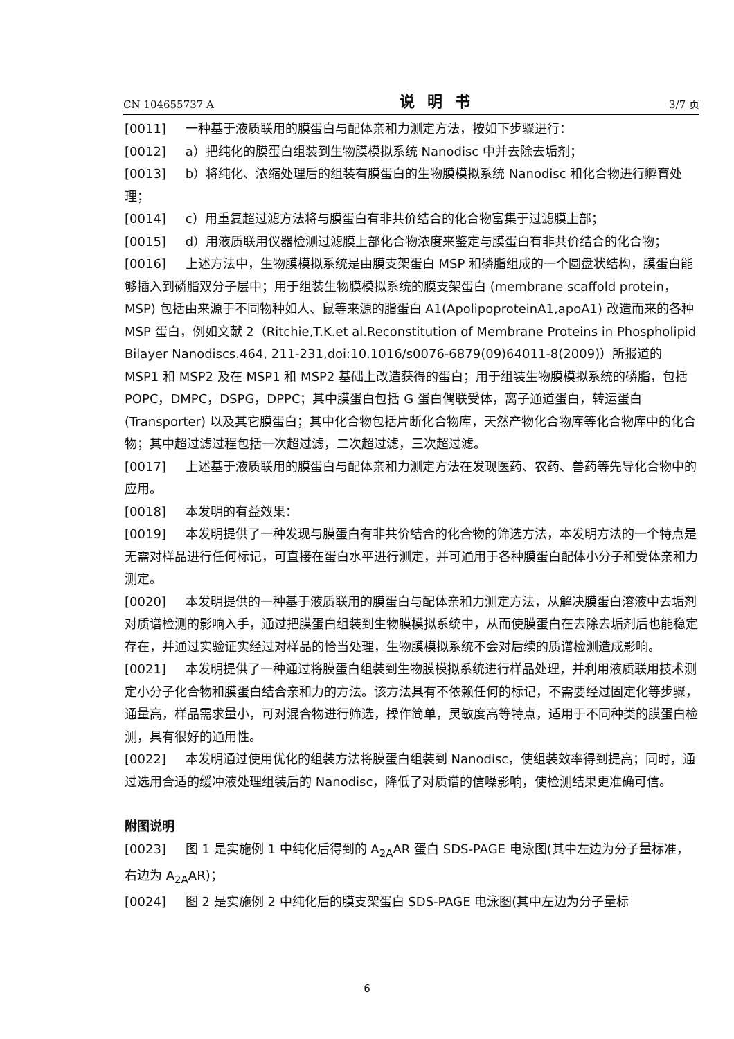CN 104655737 A 说明书 3/7 页
[0011] 一种基于液质联用的膜蛋白与配体亲和力测定方法，按如下步骤进行：
[0012] a）把纯化的膜蛋白组装到生物膜模拟系统 Nanodisc 中并去除去垢剂；
[0013] b）将纯化、浓缩处理后的组装有膜蛋白的生物膜模拟系统 Nanodisc 和化合物进行孵育处理；
[0014] c）用重复超过滤方法将与膜蛋白有非共价结合的化合物富集于过滤膜上部；
[0015] d）用液质联用仪器检测过滤膜上部化合物浓度来鉴定与膜蛋白有非共价结合的化合物；
[0016] 上述方法中，生物膜模拟系统是由膜支架蛋白 MSP 和磷脂组成的一个圆盘状结构，膜蛋白能够插入到磷脂双分子层中；用于组装生物膜模拟系统的膜支架蛋白 (membrane scaffold protein，MSP) 包括由来源于不同物种如人、鼠等来源的脂蛋白 A1(ApolipoproteinA1,apoA1) 改造而来的各种 MSP 蛋白，例如文献 2（Ritchie,T.K.et al.Reconstitution of Membrane Proteins in Phospholipid Bilayer Nanodiscs.464, 211-231,doi:10.1016/s0076-6879(09)64011-8(2009)）所报道的 MSP1 和 MSP2 及在 MSP1 和 MSP2 基础上改造获得的蛋白；用于组装生物膜模拟系统的磷脂，包括 POPC，DMPC，DSPG，DPPC；其中膜蛋白包括 G 蛋白偶联受体，离子通道蛋白，转运蛋白 (Transporter) 以及其它膜蛋白；其中化合物包括片断化合物库，天然产物化合物库等化合物库中的化合物；其中超过滤过程包括一次超过滤，二次超过滤，三次超过滤。
[0017] 上述基于液质联用的膜蛋白与配体亲和力测定方法在发现医药、农药、兽药等先导化合物中的应用。
[0018] 本发明的有益效果：
[0019] 本发明提供了一种发现与膜蛋白有非共价结合的化合物的筛选方法，本发明方法的一个特点是无需对样品进行任何标记，可直接在蛋白水平进行测定，并可通用于各种膜蛋白配体小分子和受体亲和力测定。
[0020] 本发明提供的一种基于液质联用的膜蛋白与配体亲和力测定方法，从解决膜蛋白溶液中去垢剂对质谱检测的影响入手，通过把膜蛋白组装到生物膜模拟系统中，从而使膜蛋白在去除去垢剂后也能稳定存在，并通过实验证实经过对样品的恰当处理，生物膜模拟系统不会对后续的质谱检测造成影响。
[0021] 本发明提供了一种通过将膜蛋白组装到生物膜模拟系统进行样品处理，并利用液质联用技术测定小分子化合物和膜蛋白结合亲和力的方法。该方法具有不依赖任何的标记，不需要经过固定化等步骤，通量高，样品需求量小，可对混合物进行筛选，操作简单，灵敏度高等特点，适用于不同种类的膜蛋白检测，具有很好的通用性。
[0022] 本发明通过使用优化的组装方法将膜蛋白组装到 Nanodisc，使组装效率得到提高；同时，通过选用合适的缓冲液处理组装后的 Nanodisc，降低了对质谱的信噪影响，使检测结果更准确可信。
附图说明
[0023] 图 1 是实施例 1 中纯化后得到的 A<sub>2A</sub>AR 蛋白 SDS-PAGE 电泳图(其中左边为分子量标准，右边为 A<sub>2A</sub>AR)；
[0024] 图 2 是实施例 2 中纯化后的膜支架蛋白 SDS-PAGE 电泳图(其中左边为分子量标
6